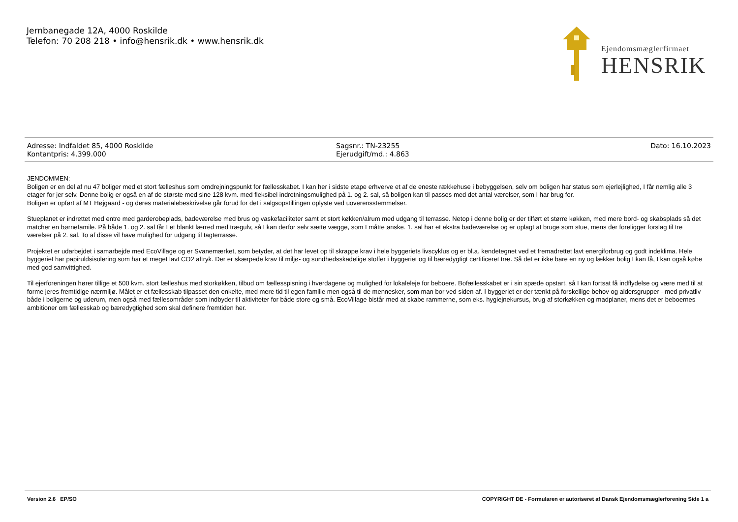Jernbanegade 12A, 4000 Roskilde
Telefon: 70 208 218 • info@hensrik.dk • www.hensrik.dk
Ejendomsmæglerfirmaet
HENSRIK
Adresse: Indfaldet 85, 4000 Roskilde
Kontantpris: 4.399.000
Sagsnr.: TN-23255
Ejerudgift/md.: 4.863
Dato: 16.10.2023
JENDOMMEN:
Boligen er en del af nu 47 boliger med et stort fælleshus som omdrejningspunkt for fællesskabet. I kan her i sidste etape erhverve et af de eneste rækkehuse i bebyggelsen, selv om boligen har status som ejerlejlighed, I får nemlig alle 3 etager for jer selv. Denne bolig er også en af de største med sine 128 kvm. med fleksibel indretningsmulighed på 1. og 2. sal, så boligen kan til passes med det antal værelser, som I har brug for.
Boligen er opført af MT Højgaard - og deres materialebeskrivelse går forud for det i salgsopstillingen oplyste ved uoverensstemmelser.
Stueplanet er indrettet med entre med garderobeplads, badeværelse med brus og vaskefaciliteter samt et stort køkken/alrum med udgang til terrasse. Netop i denne bolig er der tilført et større køkken, med mere bord- og skabsplads så det matcher en børnefamile. På både 1. og 2. sal får I et blankt lærred med trægulv, så I kan derfor selv sætte vægge, som I måtte ønske. 1. sal har et ekstra badeværelse og er oplagt at bruge som stue, mens der foreligger forslag til tre værelser på 2. sal. To af disse vil have mulighed for udgang til tagterrasse.
Projektet er udarbejdet i samarbejde med EcoVillage og er Svanemærket, som betyder, at det har levet op til skrappe krav i hele byggeriets livscyklus og er bl.a. kendetegnet ved et fremadrettet lavt energiforbrug og godt indeklima. Hele byggeriet har papiruldsisolering som har et meget lavt CO2 aftryk. Der er skærpede krav til miljø- og sundhedsskadelige stoffer i byggeriet og til bæredygtigt certificeret træ. Så det er ikke bare en ny og lækker bolig I kan få, I kan også købe med god samvittighed.
Til ejerforeningen hører tillige et 500 kvm. stort fælleshus med storkøkken, tilbud om fællesspisning i hverdagene og mulighed for lokaleleje for beboere. Bofællesskabet er i sin spæde opstart, så I kan fortsat få indflydelse og være med til at forme jeres fremtidige nærmiljø. Målet er et fællesskab tilpasset den enkelte, med mere tid til egen familie men også til de mennesker, som man bor ved siden af. I byggeriet er der tænkt på forskellige behov og aldersgrupper - med privatliv både i boligerne og uderum, men også med fællesområder som indbyder til aktiviteter for både store og små. EcoVillage bistår med at skabe rammerne, som eks. hygiejnekursus, brug af storkøkken og madplaner, mens det er beboernes ambitioner om fællesskab og bæredygtighed som skal definere fremtiden her.
Version 2.6 EP/SO COPYRIGHT DE - Formularen er autoriseret af Dansk Ejendomsmæglerforening Side 1 a